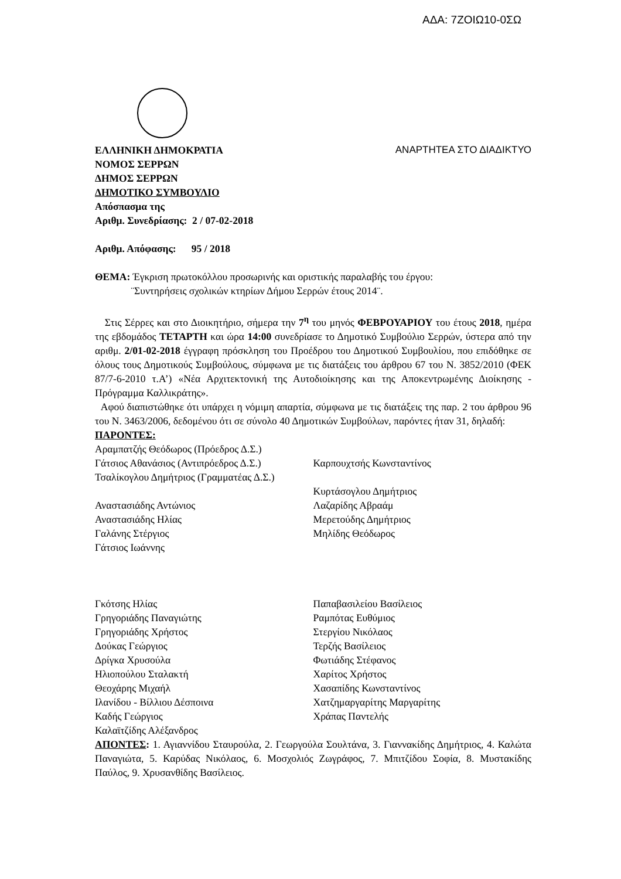ΑΔΑ: 7ΖΟΙΩ10-0ΣΩ
ΕΛΛΗΝΙΚΗ ΔΗΜΟΚΡΑΤΙΑ ΑΝΑΡΤΗΤΕΑ ΣΤΟ ΔΙΑΔΙΚΤΥΟ
ΝΟΜΟΣ ΣΕΡΡΩΝ
ΔΗΜΟΣ ΣΕΡΡΩΝ
ΔΗΜΟΤΙΚΟ ΣΥΜΒΟΥΛΙΟ
Απόσπασμα της
Αριθμ. Συνεδρίασης: 2 / 07-02-2018
Αριθμ. Απόφασης: 95 / 2018
ΘΕΜΑ: Έγκριση πρωτοκόλλου προσωρινής και οριστικής παραλαβής του έργου:
¨Συντηρήσεις σχολικών κτηρίων Δήμου Σερρών έτους 2014¨.
Στις Σέρρες και στο Διοικητήριο, σήμερα την 7<sup>η</sup> του μηνός ΦΕΒΡΟΥΑΡΙΟΥ του έτους 2018, ημέρα της εβδομάδος ΤΕΤΑΡΤΗ και ώρα 14:00 συνεδρίασε το Δημοτικό Συμβούλιο Σερρών, ύστερα από την αριθμ. 2/01-02-2018 έγγραφη πρόσκληση του Προέδρου του Δημοτικού Συμβουλίου, που επιδόθηκε σε όλους τους Δημοτικούς Συμβούλους, σύμφωνα με τις διατάξεις του άρθρου 67 του Ν. 3852/2010 (ΦΕΚ 87/7-6-2010 τ.Α’) «Νέα Αρχιτεκτονική της Αυτοδιοίκησης και της Αποκεντρωμένης Διοίκησης - Πρόγραμμα Καλλικράτης».
Αφού διαπιστώθηκε ότι υπάρχει η νόμιμη απαρτία, σύμφωνα με τις διατάξεις της παρ. 2 του άρθρου 96 του Ν. 3463/2006, δεδομένου ότι σε σύνολο 40 Δημοτικών Συμβούλων, παρόντες ήταν 31, δηλαδή:
ΠΑΡΟΝΤΕΣ:
Αραμπατζής Θεόδωρος (Πρόεδρος Δ.Σ.)
Γάτσιος Αθανάσιος (Αντιπρόεδρος Δ.Σ.)
Τσαλίκογλου Δημήτριος (Γραμματέας Δ.Σ.)
Αναστασιάδης Αντώνιος
Αναστασιάδης Ηλίας
Γαλάνης Στέργιος
Γάτσιος Ιωάννης
Γκότσης Ηλίας
Γρηγοριάδης Παναγιώτης
Γρηγοριάδης Χρήστος
Δούκας Γεώργιος
Δρίγκα Χρυσούλα
Ηλιοπούλου Σταλακτή
Θεοχάρης Μιχαήλ
Ιλανίδου - Βίλλιου Δέσποινα
Καδής Γεώργιος
Καλαϊτζίδης Αλέξανδρος
Καρπουχτσής Κωνσταντίνος
Κυρτάσογλου Δημήτριος
Λαζαρίδης Αβραάμ
Μερετούδης Δημήτριος
Μηλίδης Θεόδωρος
Παπαβασιλείου Βασίλειος
Ραμπότας Ευθύμιος
Στεργίου Νικόλαος
Τερζής Βασίλειος
Φωτιάδης Στέφανος
Χαρίτος Χρήστος
Χασαπίδης Κωνσταντίνος
Χατζημαργαρίτης Μαργαρίτης
Χράπας Παντελής
ΑΠΟΝΤΕΣ: 1. Αγιαννίδου Σταυρούλα, 2. Γεωργούλα Σουλτάνα, 3. Γιαννακίδης Δημήτριος, 4. Καλώτα Παναγιώτα, 5. Καρύδας Νικόλαος, 6. Μοσχολιός Ζωγράφος, 7. Μπιτζίδου Σοφία, 8. Μυστακίδης Παύλος, 9. Χρυσανθίδης Βασίλειος.